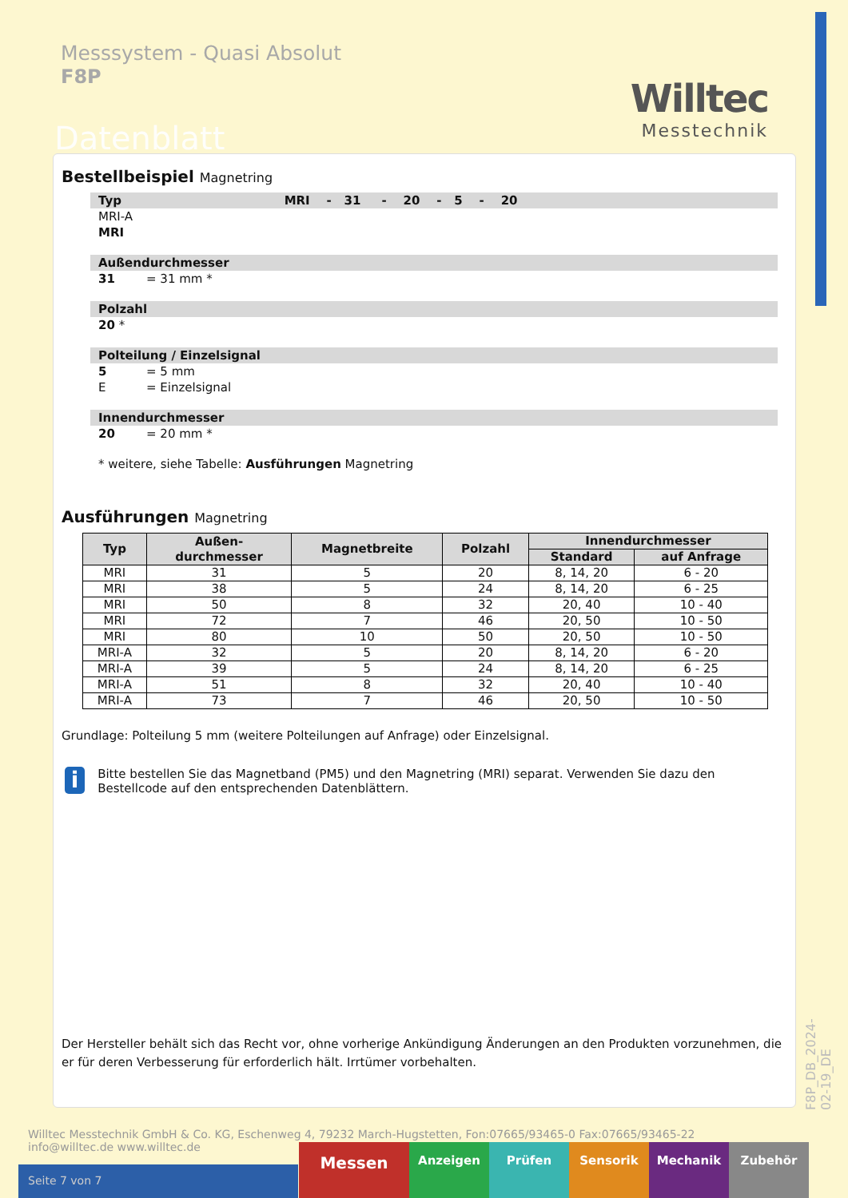Messsystem - Quasi Absolut
F8P
Willtec
Messtechnik
Datenblatt
Bestellbeispiel Magnetring
Typ MRI - 31 - 20 - 5 - 20
MRI-A
MRI
Außendurchmesser
31 = 31 mm *
Polzahl
20 *
Polteilung / Einzelsignal
5 = 5 mm
E = Einzelsignal
Innendurchmesser
20 = 20 mm *
* weitere, siehe Tabelle: Ausführungen Magnetring
Ausführungen Magnetring
| Typ | Außen- durchmesser | Magnetbreite | Polzahl | Innendurchmesser | |
| --- | --- | --- | --- | --- | --- |
| | | | | Standard | auf Anfrage |
| MRI | 31 | 5 | 20 | 8, 14, 20 | 6 - 20 |
| MRI | 38 | 5 | 24 | 8, 14, 20 | 6 - 25 |
| MRI | 50 | 8 | 32 | 20, 40 | 10 - 40 |
| MRI | 72 | 7 | 46 | 20, 50 | 10 - 50 |
| MRI | 80 | 10 | 50 | 20, 50 | 10 - 50 |
| MRI-A | 32 | 5 | 20 | 8, 14, 20 | 6 - 20 |
| MRI-A | 39 | 5 | 24 | 8, 14, 20 | 6 - 25 |
| MRI-A | 51 | 8 | 32 | 20, 40 | 10 - 40 |
| MRI-A | 73 | 7 | 46 | 20, 50 | 10 - 50 |
Grundlage: Polteilung 5 mm (weitere Polteilungen auf Anfrage) oder Einzelsignal.
i
Bitte bestellen Sie das Magnetband (PM5) und den Magnetring (MRI) separat. Verwenden Sie dazu den Bestellcode auf den entsprechenden Datenblättern.
Der Hersteller behält sich das Recht vor, ohne vorherige Ankündigung Änderungen an den Produkten vorzunehmen, die er für deren Verbesserung für erforderlich hält. Irrtümer vorbehalten.
F8P_DB_2024-02-19_DE
Willtec Messtechnik GmbH & Co. KG, Eschenweg 4, 79232 March-Hugstetten, Fon:07665/93465-0 Fax:07665/93465-22
info@willtec.de www.willtec.de
Seite 7 von 7
Messen
Anzeigen Prüfen Sensorik Mechanik Zubehör